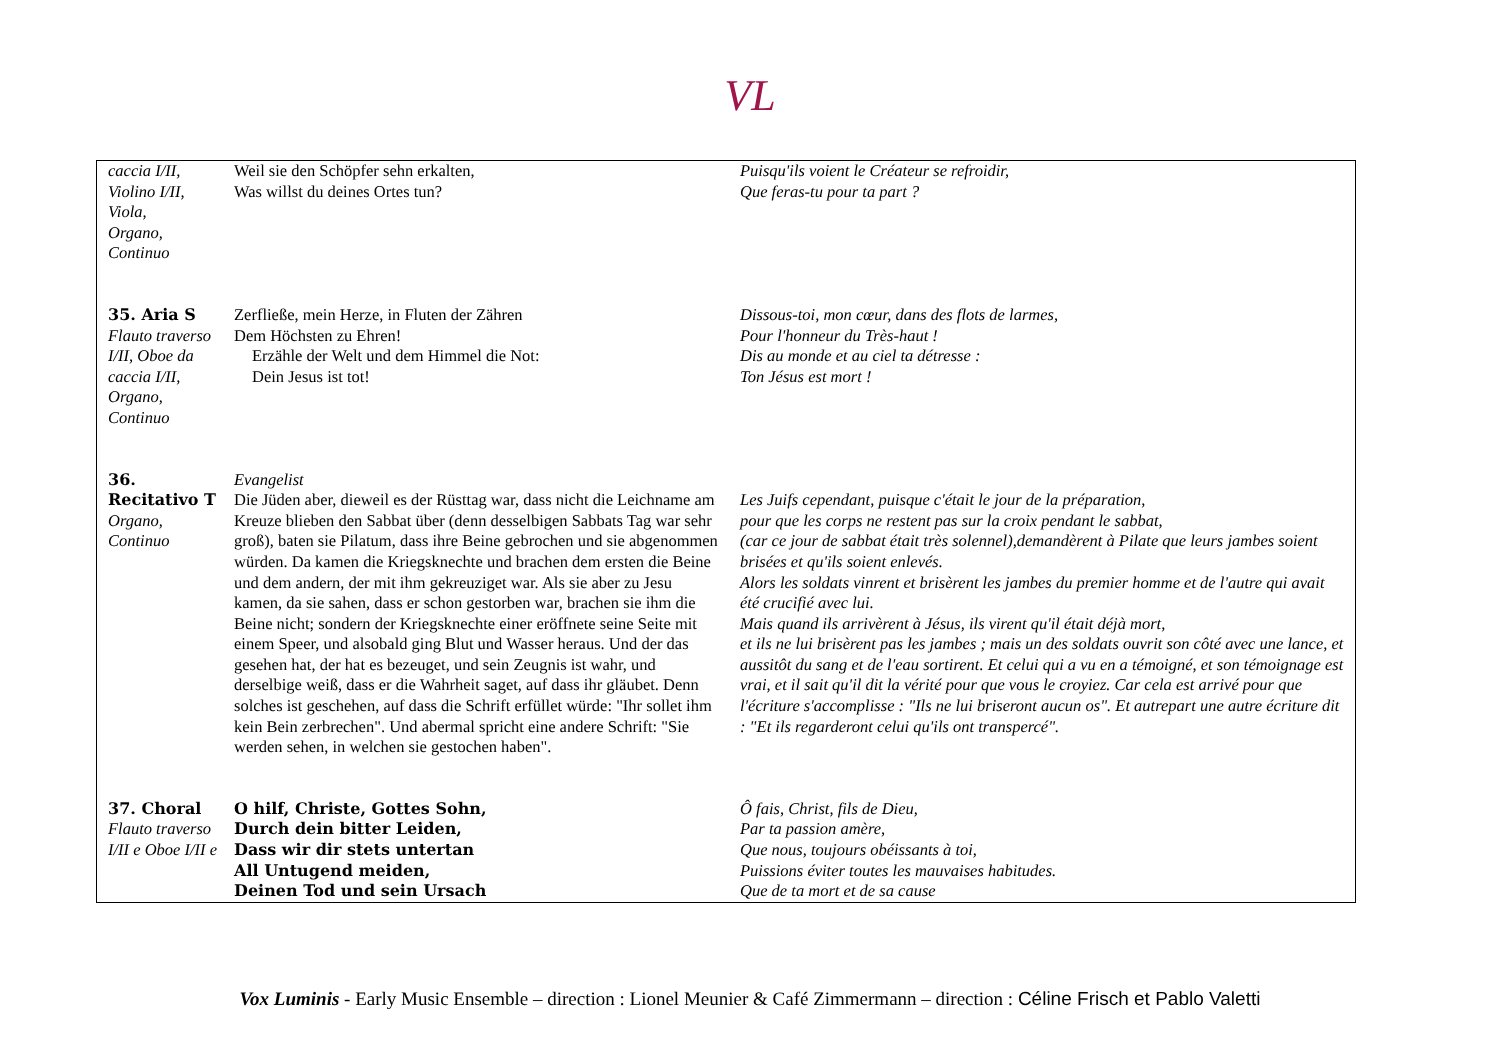VL
| caccia I/II, Violino I/II, Viola, Organo, Continuo | Weil sie den Schöpfer sehn erkalten, Was willst du deines Ortes tun? | Puisqu'ils voient le Créateur se refroidir, Que feras-tu pour ta part ? |
| 35. Aria S Flauto traverso I/II, Oboe da caccia I/II, Organo, Continuo | Zerfließe, mein Herze, in Fluten der Zähren Dem Höchsten zu Ehren! Erzähle der Welt und dem Himmel die Not: Dein Jesus ist tot! | Dissous-toi, mon cœur, dans des flots de larmes, Pour l'honneur du Très-haut ! Dis au monde et au ciel ta détresse : Ton Jésus est mort ! |
| 36. Recitativo T Organo, Continuo | Evangelist Die Jüden aber, dieweil es der Rüsttag war, dass nicht die Leichname am Kreuze blieben den Sabbat über (denn desselbigen Sabbats Tag war sehr groß), baten sie Pilatum, dass ihre Beine gebrochen und sie abgenommen würden. Da kamen die Kriegsknechte und brachen dem ersten die Beine und dem andern, der mit ihm gekreuziget war. Als sie aber zu Jesu kamen, da sie sahen, dass er schon gestorben war, brachen sie ihm die Beine nicht; sondern der Kriegsknechte einer eröffnete seine Seite mit einem Speer, und alsobald ging Blut und Wasser heraus. Und der das gesehen hat, der hat es bezeuget, und sein Zeugnis ist wahr, und derselbige weiß, dass er die Wahrheit saget, auf dass ihr gläubet. Denn solches ist geschehen, auf dass die Schrift erfüllet würde: "Ihr sollet ihm kein Bein zerbrechen". Und abermal spricht eine andere Schrift: "Sie werden sehen, in welchen sie gestochen haben". | Les Juifs cependant, puisque c'était le jour de la préparation, pour que les corps ne restent pas sur la croix pendant le sabbat, (car ce jour de sabbat était très solennel),demandèrent à Pilate que leurs jambes soient brisées et qu'ils soient enlevés. Alors les soldats vinrent et brisèrent les jambes du premier homme et de l'autre qui avait été crucifié avec lui. Mais quand ils arrivèrent à Jésus, ils virent qu'il était déjà mort, et ils ne lui brisèrent pas les jambes ; mais un des soldats ouvrit son côté avec une lance, et aussitôt du sang et de l'eau sortirent. Et celui qui a vu en a témoigné, et son témoignage est vrai, et il sait qu'il dit la vérité pour que vous le croyiez. Car cela est arrivé pour que l'écriture s'accomplisse : "Ils ne lui briseront aucun os". Et autrepart une autre écriture dit : "Et ils regarderont celui qu'ils ont transpercé". |
| 37. Choral Flauto traverso I/II e Oboe I/II e | O hilf, Christe, Gottes Sohn, Durch dein bitter Leiden, Dass wir dir stets untertan All Untugend meiden, Deinen Tod und sein Ursach | Ô fais, Christ, fils de Dieu, Par ta passion amère, Que nous, toujours obéissants à toi, Puissions éviter toutes les mauvaises habitudes. Que de ta mort et de sa cause |
Vox Luminis - Early Music Ensemble – direction : Lionel Meunier & Café Zimmermann – direction : Céline Frisch et Pablo Valetti